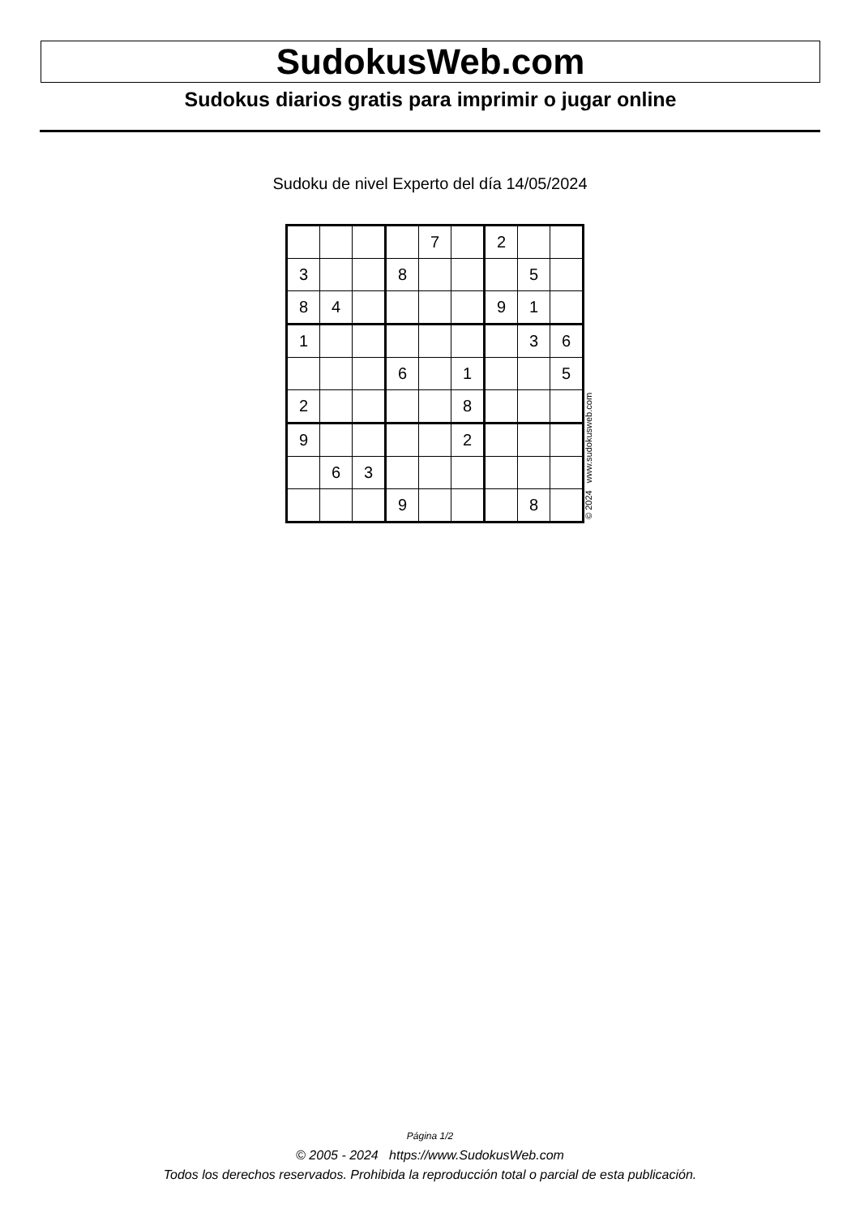SudokusWeb.com
Sudokus diarios gratis para imprimir o jugar online
Sudoku de nivel Experto del día 14/05/2024
| | | | | 7 | | 2 | | |
| 3 | | | 8 | | | | 5 | |
| 8 | 4 | | | | | 9 | 1 | |
| 1 | | | | | | | 3 | 6 |
| | | | 6 | | 1 | | | 5 |
| 2 | | | | | 8 | | | |
| 9 | | | | | 2 | | | |
| | 6 | 3 | | | | | | |
| | | | 9 | | | | 8 | |
© 2024 www.sudokusweb.com
Página 1/2
© 2005 - 2024 https://www.SudokusWeb.com
Todos los derechos reservados. Prohibida la reproducción total o parcial de esta publicación.